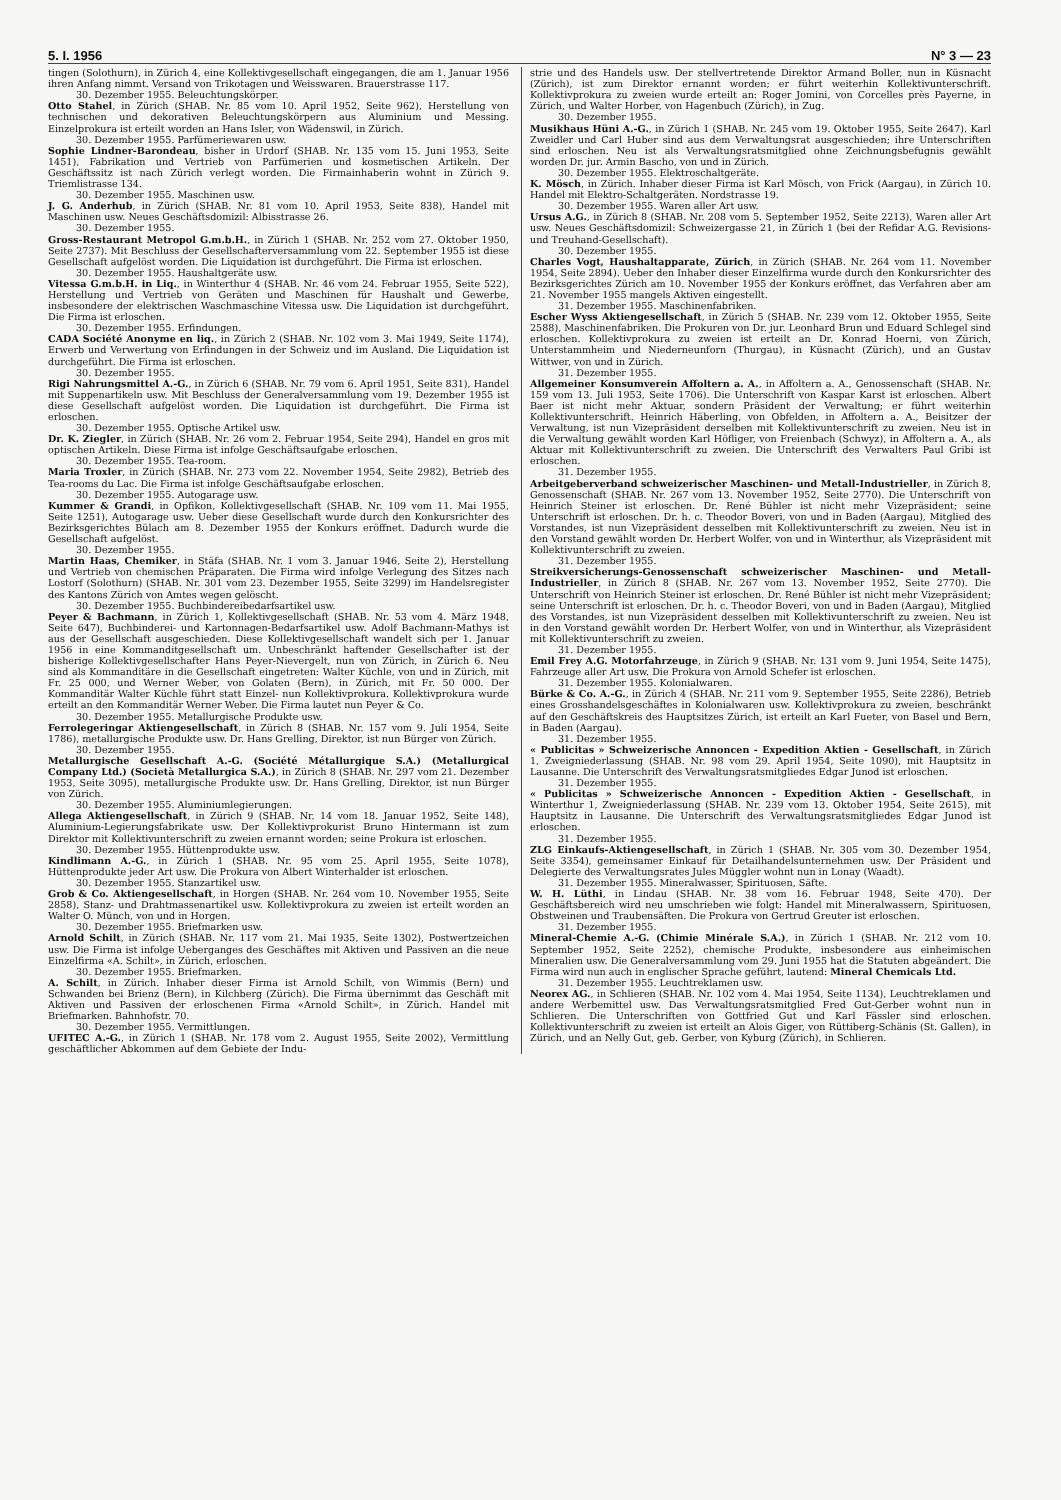5. I. 1956 N° 3 — 23
tingen (Solothurn), in Zürich 4, eine Kollektivgesellschaft eingegangen, die am 1. Januar 1956 ihren Anfang nimmt. Versand von Trikotagen und Weisswaren. Brauerstrasse 117.
30. Dezember 1955. Beleuchtungskörper.
Otto Stahel, in Zürich (SHAB. Nr. 85 vom 10. April 1952, Seite 962), Herstellung von technischen und dekorativen Beleuchtungskörpern aus Aluminium und Messing. Einzelprokura ist erteilt worden an Hans Isler, von Wädenswil, in Zürich.
30. Dezember 1955. Parfümeriewaren usw.
Sophie Lindner-Barondeau, bisher in Urdorf (SHAB. Nr. 135 vom 15. Juni 1953, Seite 1451), Fabrikation und Vertrieb von Parfümerien und kosmetischen Artikeln. Der Geschäftssitz ist nach Zürich verlegt worden. Die Firmainhaberin wohnt in Zürich 9. Triemlistrasse 134.
30. Dezember 1955. Maschinen usw.
J. G. Anderhub, in Zürich (SHAB. Nr. 81 vom 10. April 1953, Seite 838), Handel mit Maschinen usw. Neues Geschäftsdomizil: Albisstrasse 26.
30. Dezember 1955.
Gross-Restaurant Metropol G.m.b.H., in Zürich 1 (SHAB. Nr. 252 vom 27. Oktober 1950, Seite 2737). Mit Beschluss der Gesellschafterversammlung vom 22. September 1955 ist diese Gesellschaft aufgelöst worden. Die Liquidation ist durchgeführt. Die Firma ist erloschen.
30. Dezember 1955. Haushaltgeräte usw.
Vitessa G.m.b.H. in Liq., in Winterthur 4 (SHAB. Nr. 46 vom 24. Februar 1955, Seite 522), Herstellung und Vertrieb von Geräten und Maschinen für Haushalt und Gewerbe, insbesondere der elektrischen Waschmaschine Vitessa usw. Die Liquidation ist durchgeführt. Die Firma ist erloschen.
30. Dezember 1955. Erfindungen.
CADA Société Anonyme en liq., in Zürich 2 (SHAB. Nr. 102 vom 3. Mai 1949, Seite 1174), Erwerb und Verwertung von Erfindungen in der Schweiz und im Ausland. Die Liquidation ist durchgeführt. Die Firma ist erloschen.
30. Dezember 1955.
Rigi Nahrungsmittel A.-G., in Zürich 6 (SHAB. Nr. 79 vom 6. April 1951, Seite 831), Handel mit Suppenartikeln usw. Mit Beschluss der Generalversammlung vom 19. Dezember 1955 ist diese Gesellschaft aufgelöst worden. Die Liquidation ist durchgeführt. Die Firma ist erloschen.
30. Dezember 1955. Optische Artikel usw.
Dr. K. Ziegler, in Zürich (SHAB. Nr. 26 vom 2. Februar 1954, Seite 294), Handel en gros mit optischen Artikeln. Diese Firma ist infolge Geschäftsaufgabe erloschen.
30. Dezember 1955. Tea-room.
Maria Troxler, in Zürich (SHAB. Nr. 273 vom 22. November 1954, Seite 2982), Betrieb des Tea-rooms du Lac. Die Firma ist infolge Geschäftsaufgabe erloschen.
30. Dezember 1955. Autogarage usw.
Kummer & Grandi, in Opfikon, Kollektivgesellschaft (SHAB. Nr. 109 vom 11. Mai 1955, Seite 1251), Autogarage usw. Ueber diese Gesellschaft wurde durch den Konkursrichter des Bezirksgerichtes Bülach am 8. Dezember 1955 der Konkurs eröffnet. Dadurch wurde die Gesellschaft aufgelöst.
30. Dezember 1955.
Martin Haas, Chemiker, in Stäfa (SHAB. Nr. 1 vom 3. Januar 1946, Seite 2), Herstellung und Vertrieb von chemischen Präparaten. Die Firma wird infolge Verlegung des Sitzes nach Lostorf (Solothurn) (SHAB. Nr. 301 vom 23. Dezember 1955, Seite 3299) im Handelsregister des Kantons Zürich von Amtes wegen gelöscht.
30. Dezember 1955. Buchbindereibedarfsartikel usw.
Peyer & Bachmann, in Zürich 1, Kollektivgesellschaft (SHAB. Nr. 53 vom 4. März 1948, Seite 647), Buchbinderei- und Kartonnagen-Bedarfsartikel usw. Adolf Bachmann-Mathys ist aus der Gesellschaft ausgeschieden. Diese Kollektivgesellschaft wandelt sich per 1. Januar 1956 in eine Kommanditgesellschaft um. Unbeschränkt haftender Gesellschafter ist der bisherige Kollektivgesellschafter Hans Peyer-Nievergelt, nun von Zürich, in Zürich 6. Neu sind als Kommanditäre in die Gesellschaft eingetreten: Walter Küchle, von und in Zürich, mit Fr. 25 000, und Werner Weber, von Golaten (Bern), in Zürich, mit Fr. 50 000. Der Kommanditär Walter Küchle führt statt Einzel- nun Kollektivprokura. Kollektivprokura wurde erteilt an den Kommanditär Werner Weber. Die Firma lautet nun Peyer & Co.
30. Dezember 1955. Metallurgische Produkte usw.
Ferrolegeringar Aktiengesellschaft, in Zürich 8 (SHAB. Nr. 157 vom 9. Juli 1954, Seite 1786), metallurgische Produkte usw. Dr. Hans Grelling, Direktor, ist nun Bürger von Zürich.
30. Dezember 1955.
Metallurgische Gesellschaft A.-G. (Société Métallurgique S.A.) (Metallurgical Company Ltd.) (Società Metallurgica S.A.), in Zürich 8 (SHAB. Nr. 297 vom 21. Dezember 1953, Seite 3095), metallurgische Produkte usw. Dr. Hans Grelling, Direktor, ist nun Bürger von Zürich.
30. Dezember 1955. Aluminiumlegierungen.
Allega Aktiengesellschaft, in Zürich 9 (SHAB. Nr. 14 vom 18. Januar 1952, Seite 148), Aluminium-Legierungsfabrikate usw. Der Kollektivprokurist Bruno Hintermann ist zum Direktor mit Kollektivunterschrift zu zweien ernannt worden; seine Prokura ist erloschen.
30. Dezember 1955. Hüttenprodukte usw.
Kindlimann A.-G., in Zürich 1 (SHAB. Nr. 95 vom 25. April 1955, Seite 1078), Hüttenprodukte jeder Art usw. Die Prokura von Albert Winterhalder ist erloschen.
30. Dezember 1955. Stanzartikel usw.
Grob & Co. Aktiengesellschaft, in Horgen (SHAB. Nr. 264 vom 10. November 1955, Seite 2858), Stanz- und Drahtmassenartikel usw. Kollektivprokura zu zweien ist erteilt worden an Walter O. Münch, von und in Horgen.
30. Dezember 1955. Briefmarken usw.
Arnold Schilt, in Zürich (SHAB. Nr. 117 vom 21. Mai 1935, Seite 1302), Postwertzeichen usw. Die Firma ist infolge Ueberganges des Geschäftes mit Aktiven und Passiven an die neue Einzelfirma «A. Schilt», in Zürich, erloschen.
30. Dezember 1955. Briefmarken.
A. Schilt, in Zürich. Inhaber dieser Firma ist Arnold Schilt, von Wimmis (Bern) und Schwanden bei Brienz (Bern), in Kilchberg (Zürich). Die Firma übernimmt das Geschäft mit Aktiven und Passiven der erloschenen Firma «Arnold Schilt», in Zürich. Handel mit Briefmarken. Bahnhofstr. 70.
30. Dezember 1955. Vermittlungen.
UFITEC A.-G., in Zürich 1 (SHAB. Nr. 178 vom 2. August 1955, Seite 2002), Vermittlung geschäftlicher Abkommen auf dem Gebiete der Indu-
strie und des Handels usw. Der stellvertretende Direktor Armand Boller, nun in Küsnacht (Zürich), ist zum Direktor ernannt worden; er führt weiterhin Kollektivunterschrift. Kollektivprokura zu zweien wurde erteilt an: Roger Jomini, von Corcelles près Payerne, in Zürich, und Walter Horber, von Hagenbuch (Zürich), in Zug.
30. Dezember 1955.
Musikhaus Hüni A.-G., in Zürich 1 (SHAB. Nr. 245 vom 19. Oktober 1955, Seite 2647). Karl Zweidler und Carl Huber sind aus dem Verwaltungsrat ausgeschieden; ihre Unterschriften sind erloschen. Neu ist als Verwaltungsratsmitglied ohne Zeichnungsbefugnis gewählt worden Dr. jur. Armin Bascho, von und in Zürich.
30. Dezember 1955. Elektroschaltgeräte.
K. Mösch, in Zürich. Inhaber dieser Firma ist Karl Mösch, von Frick (Aargau), in Zürich 10. Handel mit Elektro-Schaltgeräten. Nordstrasse 19.
30. Dezember 1955. Waren aller Art usw.
Ursus A.G., in Zürich 8 (SHAB. Nr. 208 vom 5. September 1952, Seite 2213), Waren aller Art usw. Neues Geschäftsdomizil: Schweizergasse 21, in Zürich 1 (bei der Refidar A.G. Revisions- und Treuhand-Gesellschaft).
30. Dezember 1955.
Charles Vogt, Haushaltapparate, Zürich, in Zürich (SHAB. Nr. 264 vom 11. November 1954, Seite 2894). Ueber den Inhaber dieser Einzelfirma wurde durch den Konkursrichter des Bezirksgerichtes Zürich am 10. November 1955 der Konkurs eröffnet, das Verfahren aber am 21. November 1955 mangels Aktiven eingestellt.
31. Dezember 1955. Maschinenfabriken.
Escher Wyss Aktiengesellschaft, in Zürich 5 (SHAB. Nr. 239 vom 12. Oktober 1955, Seite 2588), Maschinenfabriken. Die Prokuren von Dr. jur. Leonhard Brun und Eduard Schlegel sind erloschen. Kollektivprokura zu zweien ist erteilt an Dr. Konrad Hoerni, von Zürich, Unterstammheim und Niederneunforn (Thurgau), in Küsnacht (Zürich), und an Gustav Wittwer, von und in Zürich.
31. Dezember 1955.
Allgemeiner Konsumverein Affoltern a. A., in Affoltern a. A., Genossenschaft (SHAB. Nr. 159 vom 13. Juli 1953, Seite 1706). Die Unterschrift von Kaspar Karst ist erloschen. Albert Baer ist nicht mehr Aktuar, sondern Präsident der Verwaltung; er führt weiterhin Kollektivunterschrift. Heinrich Häberling, von Obfelden, in Affoltern a. A., Beisitzer der Verwaltung, ist nun Vizepräsident derselben mit Kollektivunterschrift zu zweien. Neu ist in die Verwaltung gewählt worden Karl Höfliger, von Freienbach (Schwyz), in Affoltern a. A., als Aktuar mit Kollektivunterschrift zu zweien. Die Unterschrift des Verwalters Paul Gribi ist erloschen.
31. Dezember 1955.
Arbeitgeberverband schweizerischer Maschinen- und Metall-Industrieller, in Zürich 8, Genossenschaft (SHAB. Nr. 267 vom 13. November 1952, Seite 2770). Die Unterschrift von Heinrich Steiner ist erloschen. Dr. René Bühler ist nicht mehr Vizepräsident; seine Unterschrift ist erloschen. Dr. h. c. Theodor Boveri, von und in Baden (Aargau), Mitglied des Vorstandes, ist nun Vizepräsident desselben mit Kollektivunterschrift zu zweien. Neu ist in den Vorstand gewählt worden Dr. Herbert Wolfer, von und in Winterthur, als Vizepräsident mit Kollektivunterschrift zu zweien.
31. Dezember 1955.
Streikversicherungs-Genossenschaft schweizerischer Maschinen- und Metall-Industrieller, in Zürich 8 (SHAB. Nr. 267 vom 13. November 1952, Seite 2770). Die Unterschrift von Heinrich Steiner ist erloschen. Dr. René Bühler ist nicht mehr Vizepräsident; seine Unterschrift ist erloschen. Dr. h. c. Theodor Boveri, von und in Baden (Aargau), Mitglied des Vorstandes, ist nun Vizepräsident desselben mit Kollektivunterschrift zu zweien. Neu ist in den Vorstand gewählt worden Dr. Herbert Wolfer, von und in Winterthur, als Vizepräsident mit Kollektivunterschrift zu zweien.
31. Dezember 1955.
Emil Frey A.G. Motorfahrzeuge, in Zürich 9 (SHAB. Nr. 131 vom 9. Juni 1954, Seite 1475), Fahrzeuge aller Art usw. Die Prokura von Arnold Schefer ist erloschen.
31. Dezember 1955. Kolonialwaren.
Bürke & Co. A.-G., in Zürich 4 (SHAB. Nr. 211 vom 9. September 1955, Seite 2286), Betrieb eines Grosshandelsgeschäftes in Kolonialwaren usw. Kollektivprokura zu zweien, beschränkt auf den Geschäftskreis des Hauptsitzes Zürich, ist erteilt an Karl Fueter, von Basel und Bern, in Baden (Aargau).
31. Dezember 1955.
« Publicitas » Schweizerische Annoncen - Expedition Aktien - Gesellschaft, in Zürich 1, Zweigniederlassung (SHAB. Nr. 98 vom 29. April 1954, Seite 1090), mit Hauptsitz in Lausanne. Die Unterschrift des Verwaltungsratsmitgliedes Edgar Junod ist erloschen.
31. Dezember 1955.
« Publicitas » Schweizerische Annoncen - Expedition Aktien - Gesellschaft, in Winterthur 1, Zweigniederlassung (SHAB. Nr. 239 vom 13. Oktober 1954, Seite 2615), mit Hauptsitz in Lausanne. Die Unterschrift des Verwaltungsratsmitgliedes Edgar Junod ist erloschen.
31. Dezember 1955.
ZLG Einkaufs-Aktiengesellschaft, in Zürich 1 (SHAB. Nr. 305 vom 30. Dezember 1954, Seite 3354), gemeinsamer Einkauf für Detailhandelsunternehmen usw. Der Präsident und Delegierte des Verwaltungsrates Jules Müggler wohnt nun in Lonay (Waadt).
31. Dezember 1955. Mineralwasser, Spirituosen, Säfte.
W. H. Lüthi, in Lindau (SHAB. Nr. 38 vom 16. Februar 1948, Seite 470). Der Geschäftsbereich wird neu umschrieben wie folgt: Handel mit Mineralwassern, Spirituosen, Obstweinen und Traubensäften. Die Prokura von Gertrud Greuter ist erloschen.
31. Dezember 1955.
Mineral-Chemie A.-G. (Chimie Minérale S.A.), in Zürich 1 (SHAB. Nr. 212 vom 10. September 1952, Seite 2252), chemische Produkte, insbesondere aus einheimischen Mineralien usw. Die Generalversammlung vom 29. Juni 1955 hat die Statuten abgeändert. Die Firma wird nun auch in englischer Sprache geführt, lautend: Mineral Chemicals Ltd.
31. Dezember 1955. Leuchtreklamen usw.
Neorex AG., in Schlieren (SHAB. Nr. 102 vom 4. Mai 1954, Seite 1134), Leuchtreklamen und andere Werbemittel usw. Das Verwaltungsratsmitglied Fred Gut-Gerber wohnt nun in Schlieren. Die Unterschriften von Gottfried Gut und Karl Fässler sind erloschen. Kollektivunterschrift zu zweien ist erteilt an Alois Giger, von Rüttiberg-Schänis (St. Gallen), in Zürich, und an Nelly Gut, geb. Gerber, von Kyburg (Zürich), in Schlieren.